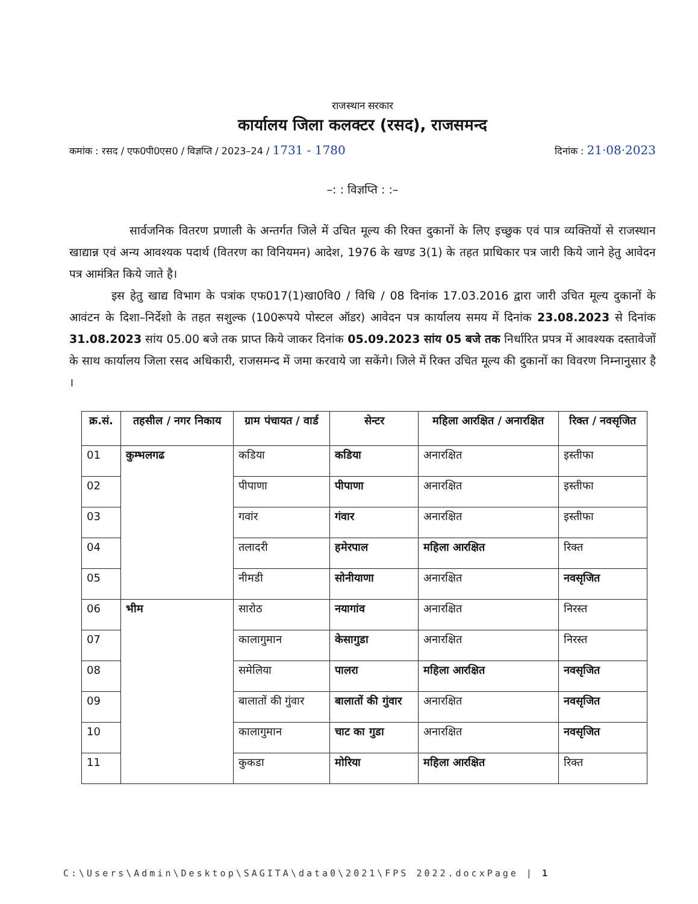राजस्थान सरकार
कार्यालय जिला कलक्टर (रसद), राजसमन्द
कमांक : रसद / एफ0पी0एस0 / विज्ञप्ति / 2023–24 / 1731 - 1780 दिनांक : 21·08·2023
–: : विज्ञप्ति : :–
सार्वजनिक वितरण प्रणाली के अन्तर्गत जिले में उचित मूल्य की रिक्त दुकानों के लिए इच्छुक एवं पात्र व्यक्तियों से राजस्थान खाद्यान्न एवं अन्य आवश्यक पदार्थ (वितरण का विनियमन) आदेश, 1976 के खण्ड 3(1) के तहत प्राधिकार पत्र जारी किये जाने हेतु आवेदन पत्र आमंत्रित किये जाते है।
इस हेतु खाद्य विभाग के पत्रांक एफ017(1)खा0वि0 / विधि / 08 दिनांक 17.03.2016 द्वारा जारी उचित मूल्य दुकानों के आवंटन के दिशा–निर्देशो के तहत सशुल्क (100रूपये पोस्टल ऑडर) आवेदन पत्र कार्यालय समय में दिनांक 23.08.2023 से दिनांक 31.08.2023 सांय 05.00 बजे तक प्राप्त किये जाकर दिनांक 05.09.2023 सांय 05 बजे तक निर्धारित प्रपत्र में आवश्यक दस्तावेजों के साथ कार्यालय जिला रसद अधिकारी, राजसमन्द में जमा करवाये जा सकेंगे। जिले में रिक्त उचित मूल्य की दुकानों का विवरण निम्नानुसार है ।
| क्र.सं. | तहसील / नगर निकाय | ग्राम पंचायत / वार्ड | सेन्टर | महिला आरक्षित / अनारक्षित | रिक्त / नवसृजित |
| --- | --- | --- | --- | --- | --- |
| 01 | कुम्भलगढ | कडिया | कडिया | अनारक्षित | इस्तीफा |
| 02 | | पीपाणा | पीपाणा | अनारक्षित | इस्तीफा |
| 03 | | गवांर | गंवार | अनारक्षित | इस्तीफा |
| 04 | | तलादरी | हमेरपाल | महिला आरक्षित | रिक्त |
| 05 | | नीमडी | सोनीयाणा | अनारक्षित | नवसृजित |
| 06 | भीम | सारोठ | नयागांव | अनारक्षित | निरस्त |
| 07 | | कालागुमान | केसागुडा | अनारक्षित | निरस्त |
| 08 | | समेलिया | पालरा | महिला आरक्षित | नवसृजित |
| 09 | | बालातों की गुंवार | बालातों की गुंवार | अनारक्षित | नवसृजित |
| 10 | | कालागुमान | चाट का गुडा | अनारक्षित | नवसृजित |
| 11 | | कुकडा | मोरिया | महिला आरक्षित | रिक्त |
C:\Users\Admin\Desktop\SAGITA\data0\2021\FPS 2022.docxPage | 1